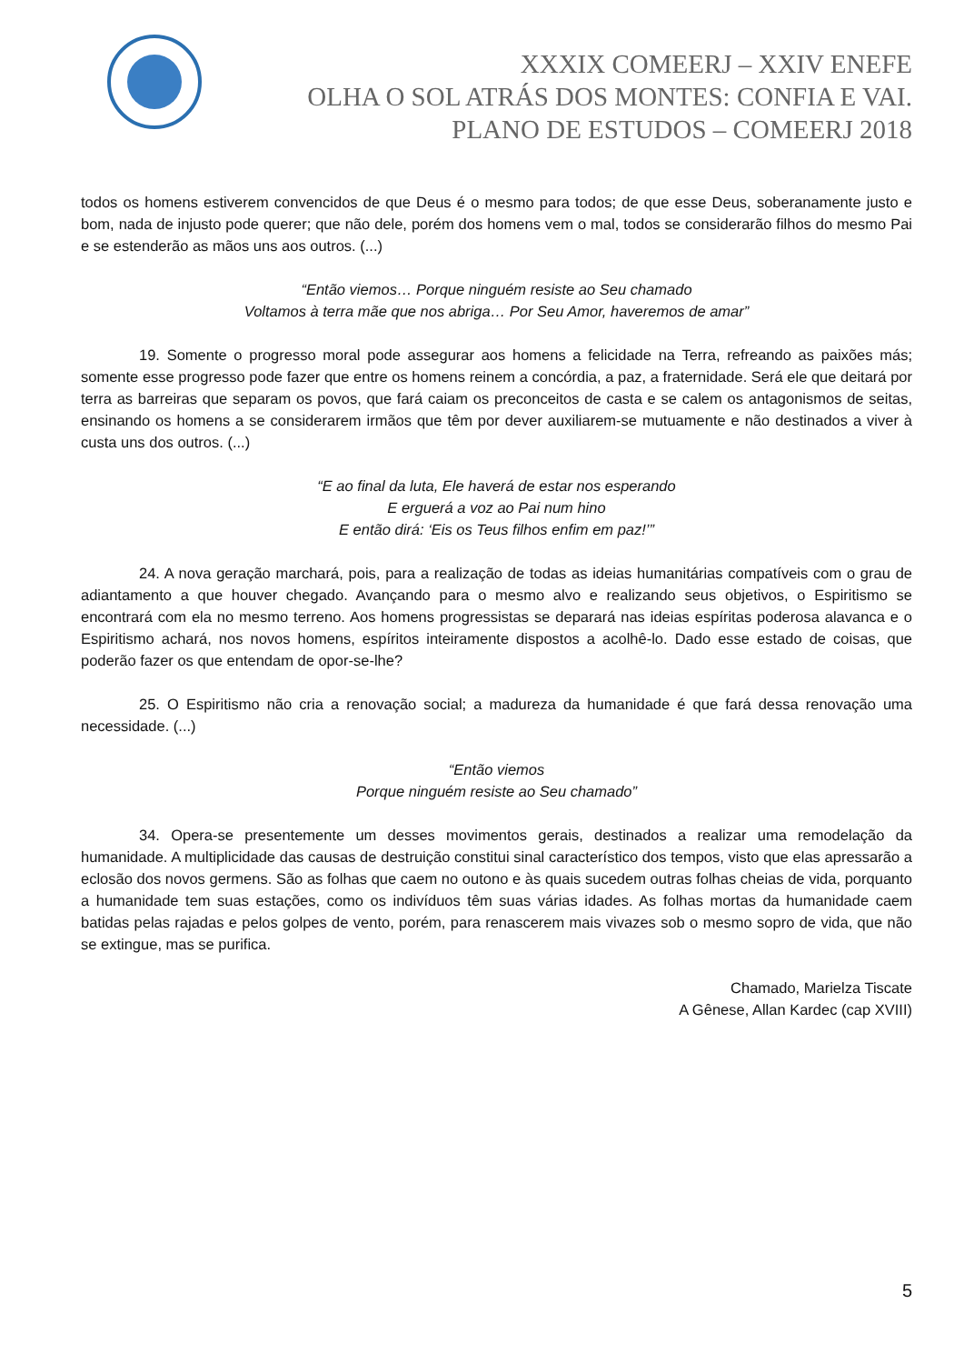XXXIX COMEERJ – XXIV ENEFE
OLHA O SOL ATRÁS DOS MONTES: CONFIA E VAI.
PLANO DE ESTUDOS – COMEERJ 2018
todos os homens estiverem convencidos de que Deus é o mesmo para todos; de que esse Deus, soberanamente justo e bom, nada de injusto pode querer; que não dele, porém dos homens vem o mal, todos se considerarão filhos do mesmo Pai e se estenderão as mãos uns aos outros. (...)
“Então viemos… Porque ninguém resiste ao Seu chamado
Voltamos à terra mãe que nos abriga… Por Seu Amor, haveremos de amar”
19. Somente o progresso moral pode assegurar aos homens a felicidade na Terra, refreando as paixões más; somente esse progresso pode fazer que entre os homens reinem a concórdia, a paz, a fraternidade. Será ele que deitará por terra as barreiras que separam os povos, que fará caiam os preconceitos de casta e se calem os antagonismos de seitas, ensinando os homens a se considerarem irmãos que têm por dever auxiliarem-se mutuamente e não destinados a viver à custa uns dos outros. (...)
“E ao final da luta, Ele haverá de estar nos esperando
E erguerá a voz ao Pai num hino
E então dirá: ‘Eis os Teus filhos enfim em paz!’”
24. A nova geração marchará, pois, para a realização de todas as ideias humanitárias compatíveis com o grau de adiantamento a que houver chegado. Avançando para o mesmo alvo e realizando seus objetivos, o Espiritismo se encontrará com ela no mesmo terreno. Aos homens progressistas se deparará nas ideias espíritas poderosa alavanca e o Espiritismo achará, nos novos homens, espíritos inteiramente dispostos a acolhê-lo. Dado esse estado de coisas, que poderão fazer os que entendam de opor-se-lhe?
25. O Espiritismo não cria a renovação social; a madureza da humanidade é que fará dessa renovação uma necessidade. (...)
“Então viemos
Porque ninguém resiste ao Seu chamado”
34. Opera-se presentemente um desses movimentos gerais, destinados a realizar uma remodelação da humanidade. A multiplicidade das causas de destruição constitui sinal característico dos tempos, visto que elas apressarão a eclosão dos novos germens. São as folhas que caem no outono e às quais sucedem outras folhas cheias de vida, porquanto a humanidade tem suas estações, como os indivíduos têm suas várias idades. As folhas mortas da humanidade caem batidas pelas rajadas e pelos golpes de vento, porém, para renascerem mais vivazes sob o mesmo sopro de vida, que não se extingue, mas se purifica.
Chamado, Marielza Tiscate
A Gênese, Allan Kardec (cap XVIII)
5